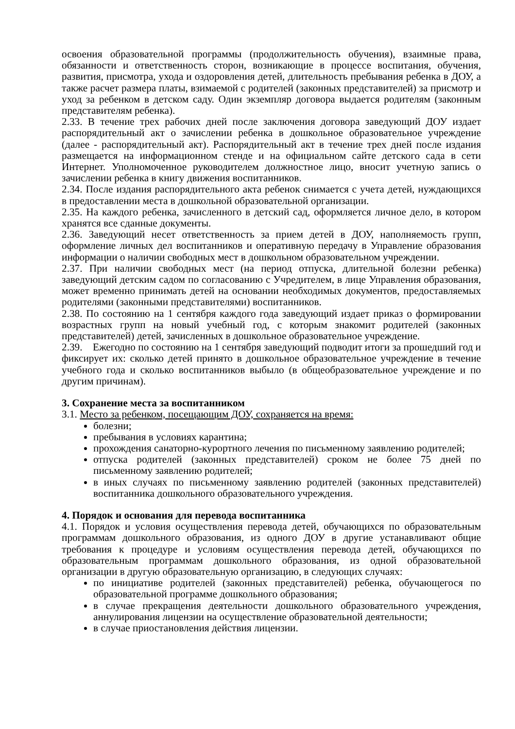освоения образовательной программы (продолжительность обучения), взаимные права, обязанности и ответственность сторон, возникающие в процессе воспитания, обучения, развития, присмотра, ухода и оздоровления детей, длительность пребывания ребенка в ДОУ, а также расчет размера платы, взимаемой с родителей (законных представителей) за присмотр и уход за ребенком в детском саду. Один экземпляр договора выдается родителям (законным представителям ребенка).
2.33. В течение трех рабочих дней после заключения договора заведующий ДОУ издает распорядительный акт о зачислении ребенка в дошкольное образовательное учреждение (далее - распорядительный акт). Распорядительный акт в течение трех дней после издания размещается на информационном стенде и на официальном сайте детского сада в сети Интернет. Уполномоченное руководителем должностное лицо, вносит учетную запись о зачислении ребенка в книгу движения воспитанников.
2.34. После издания распорядительного акта ребенок снимается с учета детей, нуждающихся в предоставлении места в дошкольной образовательной организации.
2.35. На каждого ребенка, зачисленного в детский сад, оформляется личное дело, в котором хранятся все сданные документы.
2.36. Заведующий несет ответственность за прием детей в ДОУ, наполняемость групп, оформление личных дел воспитанников и оперативную передачу в Управление образования информации о наличии свободных мест в дошкольном образовательном учреждении.
2.37. При наличии свободных мест (на период отпуска, длительной болезни ребенка) заведующий детским садом по согласованию с Учредителем, в лице Управления образования, может временно принимать детей на основании необходимых документов, предоставляемых родителями (законными представителями) воспитанников.
2.38. По состоянию на 1 сентября каждого года заведующий издает приказ о формировании возрастных групп на новый учебный год, с которым знакомит родителей (законных представителей) детей, зачисленных в дошкольное образовательное учреждение.
2.39. Ежегодно по состоянию на 1 сентября заведующий подводит итоги за прошедший год и фиксирует их: сколько детей принято в дошкольное образовательное учреждение в течение учебного года и сколько воспитанников выбыло (в общеобразовательное учреждение и по другим причинам).
3. Сохранение места за воспитанником
3.1. Место за ребенком, посещающим ДОУ, сохраняется на время:
болезни;
пребывания в условиях карантина;
прохождения санаторно-курортного лечения по письменному заявлению родителей;
отпуска родителей (законных представителей) сроком не более 75 дней по письменному заявлению родителей;
в иных случаях по письменному заявлению родителей (законных представителей) воспитанника дошкольного образовательного учреждения.
4. Порядок и основания для перевода воспитанника
4.1. Порядок и условия осуществления перевода детей, обучающихся по образовательным программам дошкольного образования, из одного ДОУ в другие устанавливают общие требования к процедуре и условиям осуществления перевода детей, обучающихся по образовательным программам дошкольного образования, из одной образовательной организации в другую образовательную организацию, в следующих случаях:
по инициативе родителей (законных представителей) ребенка, обучающегося по образовательной программе дошкольного образования;
в случае прекращения деятельности дошкольного образовательного учреждения, аннулирования лицензии на осуществление образовательной деятельности;
в случае приостановления действия лицензии.